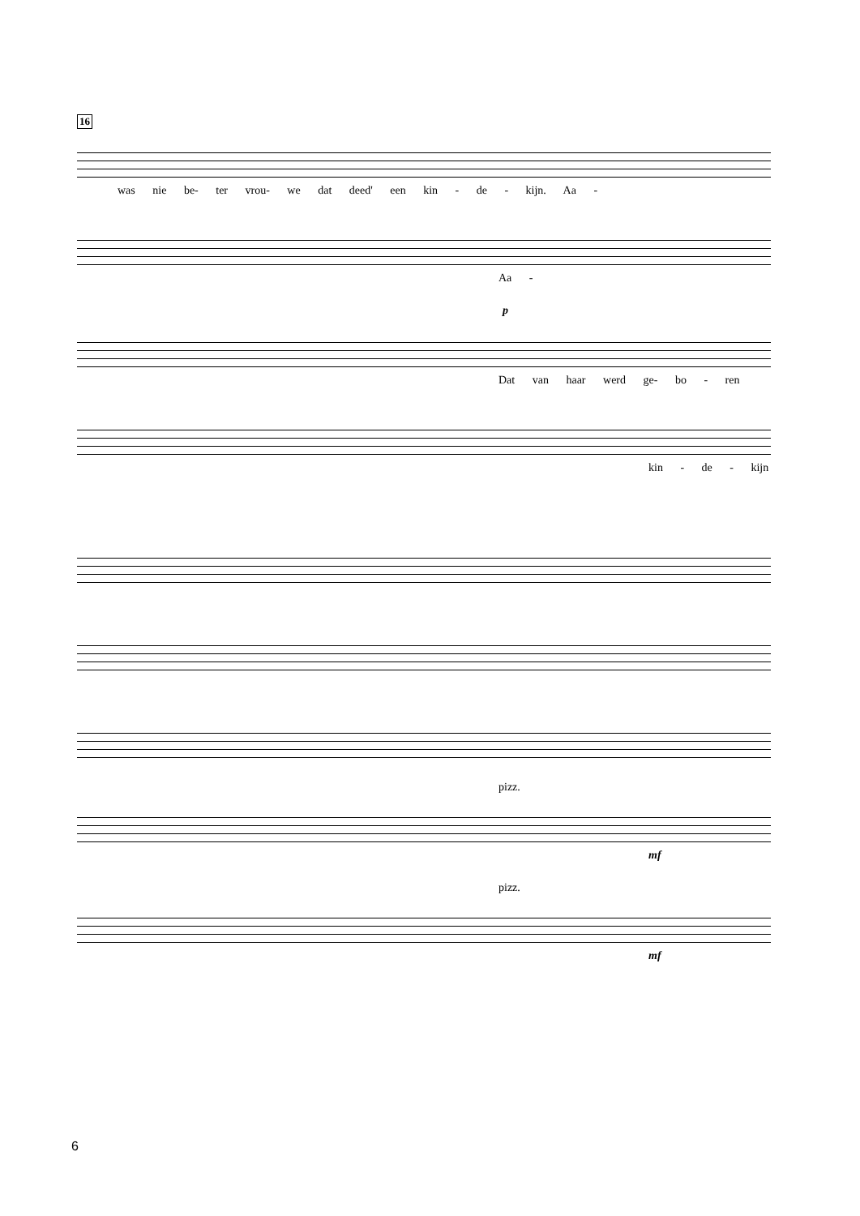16
was nie be- ter vrou- we dat deed' een kin - de - kijn. Aa -
Aa -
p
Dat van haar werd ge- bo - ren
kin - de - kijn
pizz.
mf
pizz.
mf
6